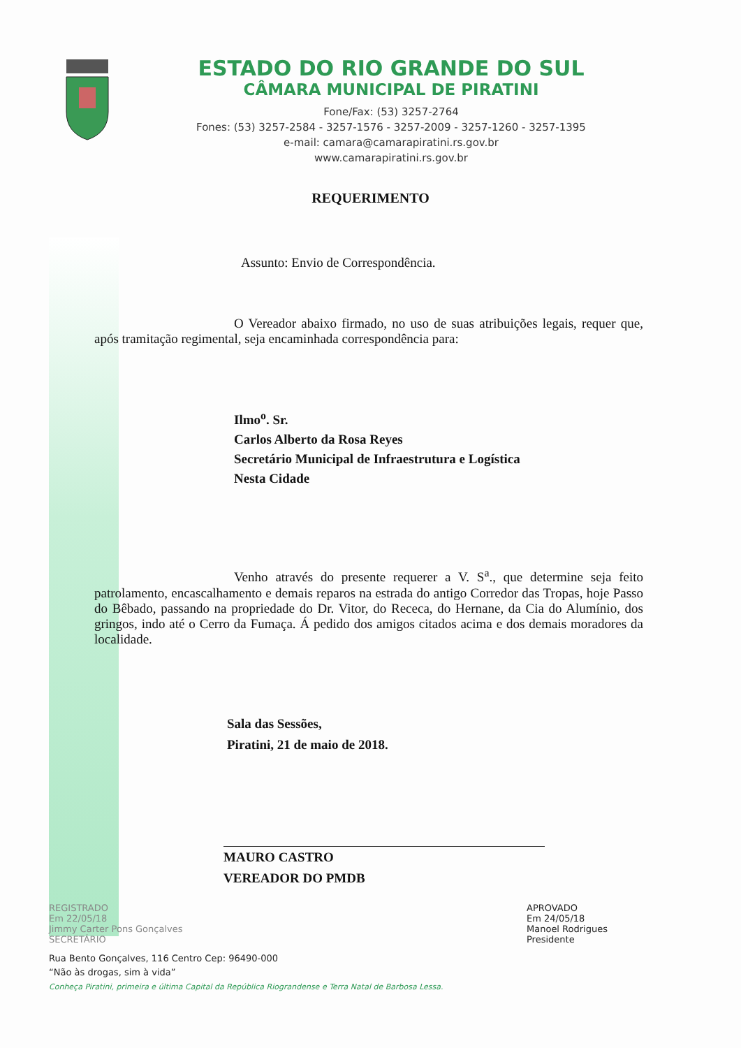ESTADO DO RIO GRANDE DO SUL
CÂMARA MUNICIPAL DE PIRATINI
Fone/Fax: (53) 3257-2764
Fones: (53) 3257-2584 - 3257-1576 - 3257-2009 - 3257-1260 - 3257-1395
e-mail: camara@camarapiratini.rs.gov.br
www.camarapiratini.rs.gov.br
REQUERIMENTO
Assunto: Envio de Correspondência.
O Vereador abaixo firmado, no uso de suas atribuições legais, requer que, após tramitação regimental, seja encaminhada correspondência para:
Ilmo<sup>o</sup>. Sr.
Carlos Alberto da Rosa Reyes
Secretário Municipal de Infraestrutura e Logística
Nesta Cidade
Venho através do presente requerer a V. S<sup>a</sup>., que determine seja feito patrolamento, encascalhamento e demais reparos na estrada do antigo Corredor das Tropas, hoje Passo do Bêbado, passando na propriedade do Dr. Vitor, do Receca, do Hernane, da Cia do Alumínio, dos gringos, indo até o Cerro da Fumaça. Á pedido dos amigos citados acima e dos demais moradores da localidade.
Sala das Sessões,
Piratini, 21 de maio de 2018.
MAURO CASTRO
VEREADOR DO PMDB
REGISTRADO
Em 22/05/18
Jimmy Carter Pons Gonçalves
SECRETÁRIO
APROVADO
Em 24/05/18
Manoel Rodrigues
Presidente
Rua Bento Gonçalves, 116 Centro Cep: 96490-000
“Não às drogas, sim à vida”
Conheça Piratini, primeira e última Capital da República Riograndense e Terra Natal de Barbosa Lessa.